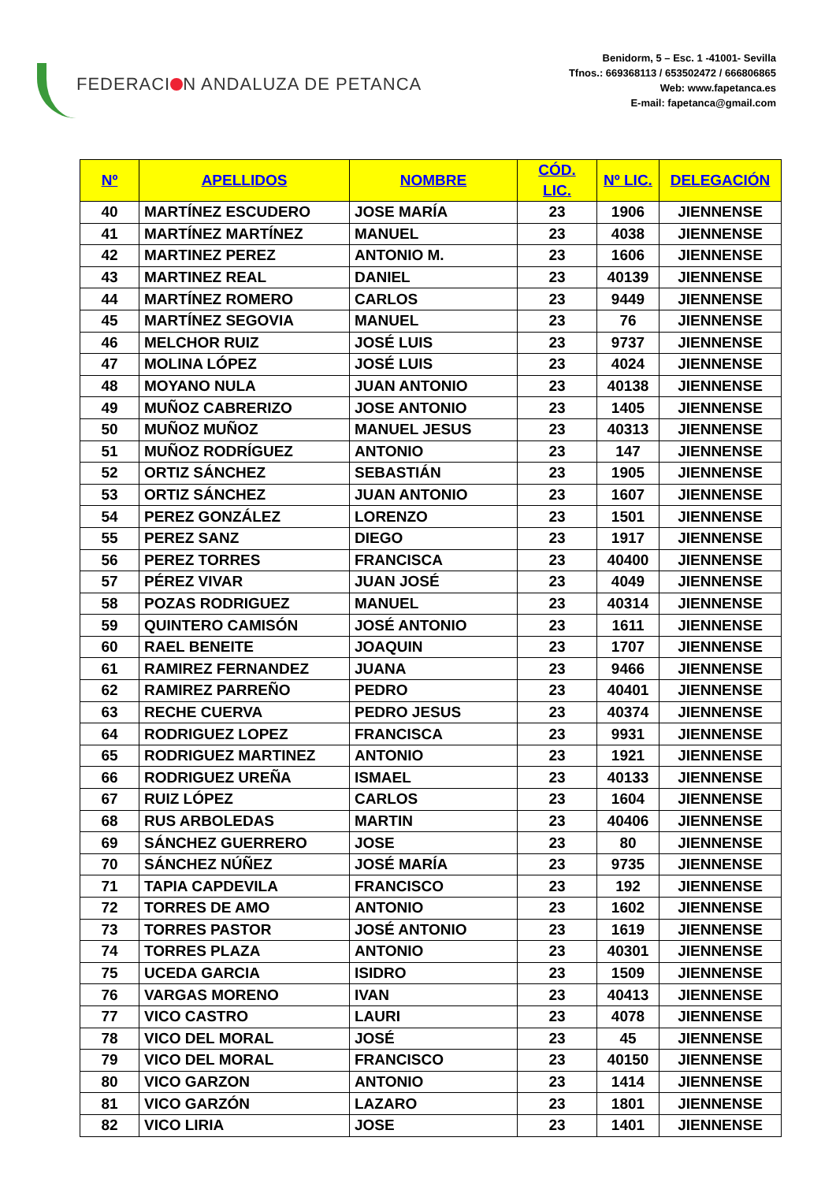FEDERACI N ANDALUZA DE PETANCA
Benidorm, 5 – Esc. 1 -41001- Sevilla
Tfnos.: 669368113 / 653502472 / 666806865
Web: www.fapetanca.es
E-mail: fapetanca@gmail.com
| Nº | APELLIDOS | NOMBRE | CÓD. LIC. | Nº LIC. | DELEGACIÓN |
| --- | --- | --- | --- | --- | --- |
| 40 | MARTÍNEZ ESCUDERO | JOSE MARÍA | 23 | 1906 | JIENNENSE |
| 41 | MARTÍNEZ MARTÍNEZ | MANUEL | 23 | 4038 | JIENNENSE |
| 42 | MARTINEZ PEREZ | ANTONIO M. | 23 | 1606 | JIENNENSE |
| 43 | MARTINEZ REAL | DANIEL | 23 | 40139 | JIENNENSE |
| 44 | MARTÍNEZ ROMERO | CARLOS | 23 | 9449 | JIENNENSE |
| 45 | MARTÍNEZ SEGOVIA | MANUEL | 23 | 76 | JIENNENSE |
| 46 | MELCHOR RUIZ | JOSÉ LUIS | 23 | 9737 | JIENNENSE |
| 47 | MOLINA LÓPEZ | JOSÉ LUIS | 23 | 4024 | JIENNENSE |
| 48 | MOYANO NULA | JUAN ANTONIO | 23 | 40138 | JIENNENSE |
| 49 | MUÑOZ CABRERIZO | JOSE ANTONIO | 23 | 1405 | JIENNENSE |
| 50 | MUÑOZ MUÑOZ | MANUEL JESUS | 23 | 40313 | JIENNENSE |
| 51 | MUÑOZ RODRÍGUEZ | ANTONIO | 23 | 147 | JIENNENSE |
| 52 | ORTIZ SÁNCHEZ | SEBASTIÁN | 23 | 1905 | JIENNENSE |
| 53 | ORTIZ SÁNCHEZ | JUAN ANTONIO | 23 | 1607 | JIENNENSE |
| 54 | PEREZ GONZÁLEZ | LORENZO | 23 | 1501 | JIENNENSE |
| 55 | PEREZ SANZ | DIEGO | 23 | 1917 | JIENNENSE |
| 56 | PEREZ TORRES | FRANCISCA | 23 | 40400 | JIENNENSE |
| 57 | PÉREZ VIVAR | JUAN JOSÉ | 23 | 4049 | JIENNENSE |
| 58 | POZAS RODRIGUEZ | MANUEL | 23 | 40314 | JIENNENSE |
| 59 | QUINTERO CAMISÓN | JOSÉ ANTONIO | 23 | 1611 | JIENNENSE |
| 60 | RAEL BENEITE | JOAQUIN | 23 | 1707 | JIENNENSE |
| 61 | RAMIREZ FERNANDEZ | JUANA | 23 | 9466 | JIENNENSE |
| 62 | RAMIREZ PARREÑO | PEDRO | 23 | 40401 | JIENNENSE |
| 63 | RECHE CUERVA | PEDRO JESUS | 23 | 40374 | JIENNENSE |
| 64 | RODRIGUEZ LOPEZ | FRANCISCA | 23 | 9931 | JIENNENSE |
| 65 | RODRIGUEZ MARTINEZ | ANTONIO | 23 | 1921 | JIENNENSE |
| 66 | RODRIGUEZ UREÑA | ISMAEL | 23 | 40133 | JIENNENSE |
| 67 | RUIZ LÓPEZ | CARLOS | 23 | 1604 | JIENNENSE |
| 68 | RUS ARBOLEDAS | MARTIN | 23 | 40406 | JIENNENSE |
| 69 | SÁNCHEZ GUERRERO | JOSE | 23 | 80 | JIENNENSE |
| 70 | SÁNCHEZ NÚÑEZ | JOSÉ MARÍA | 23 | 9735 | JIENNENSE |
| 71 | TAPIA CAPDEVILA | FRANCISCO | 23 | 192 | JIENNENSE |
| 72 | TORRES DE AMO | ANTONIO | 23 | 1602 | JIENNENSE |
| 73 | TORRES PASTOR | JOSÉ ANTONIO | 23 | 1619 | JIENNENSE |
| 74 | TORRES PLAZA | ANTONIO | 23 | 40301 | JIENNENSE |
| 75 | UCEDA GARCIA | ISIDRO | 23 | 1509 | JIENNENSE |
| 76 | VARGAS MORENO | IVAN | 23 | 40413 | JIENNENSE |
| 77 | VICO CASTRO | LAURI | 23 | 4078 | JIENNENSE |
| 78 | VICO DEL MORAL | JOSÉ | 23 | 45 | JIENNENSE |
| 79 | VICO DEL MORAL | FRANCISCO | 23 | 40150 | JIENNENSE |
| 80 | VICO GARZON | ANTONIO | 23 | 1414 | JIENNENSE |
| 81 | VICO GARZÓN | LAZARO | 23 | 1801 | JIENNENSE |
| 82 | VICO LIRIA | JOSE | 23 | 1401 | JIENNENSE |